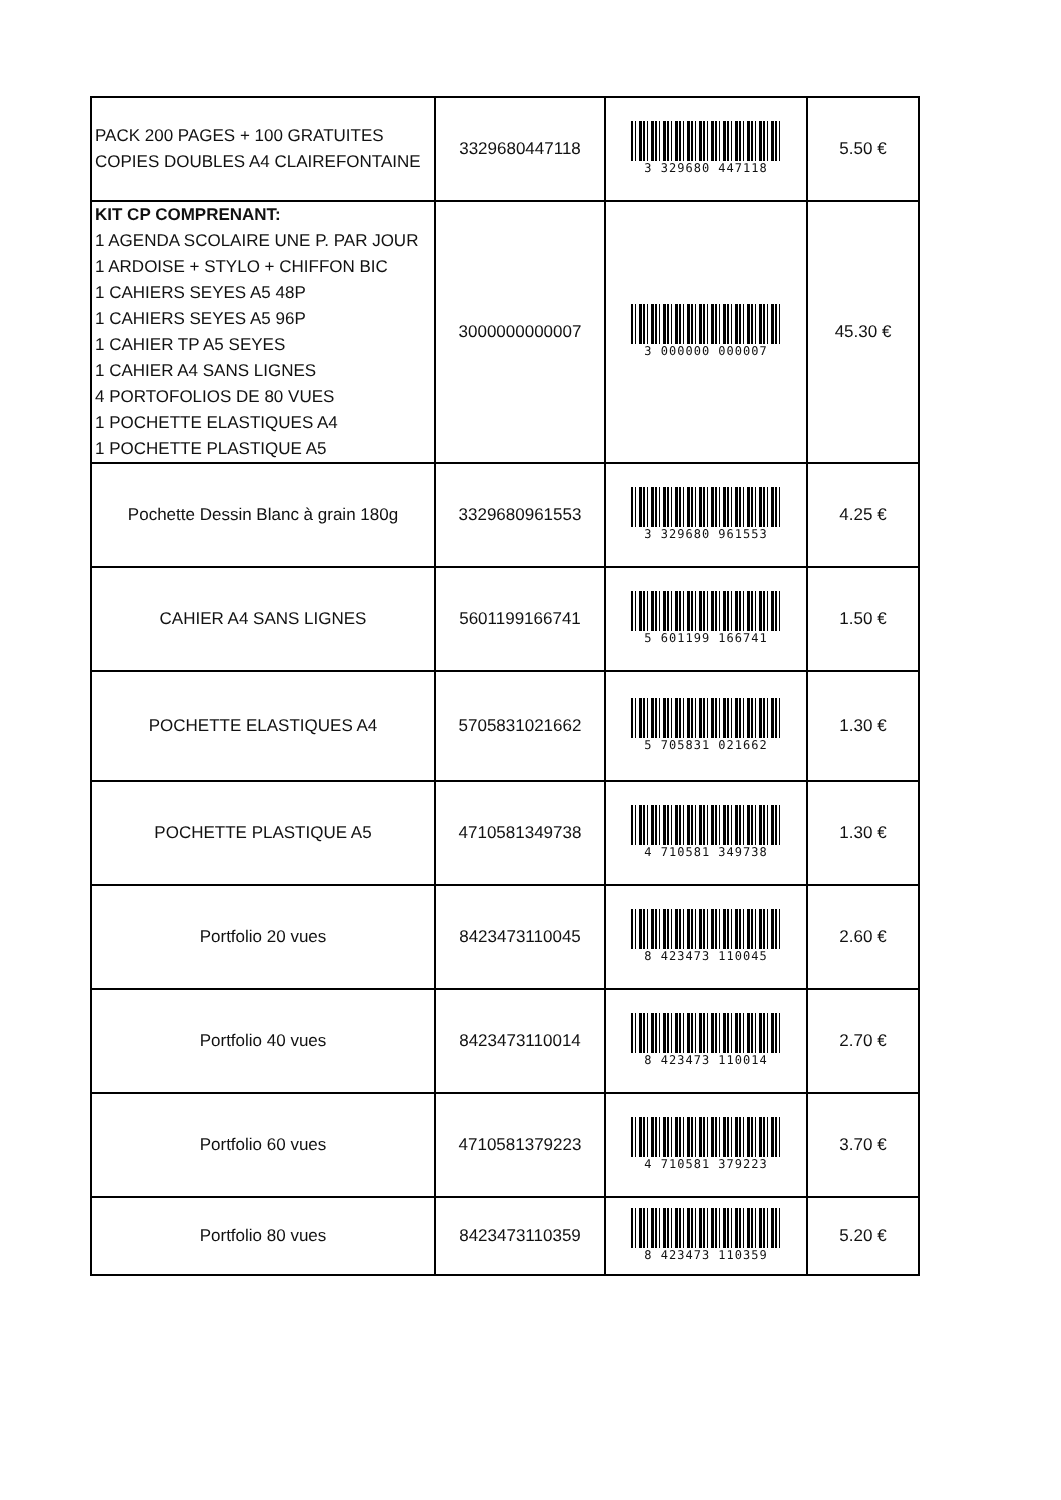| PACK 200 PAGES + 100 GRATUITES COPIES DOUBLES A4 CLAIREFONTAINE | 3329680447118 | 3 329680 447118 | 5.50 € |
| KIT CP COMPRENANT: 1 AGENDA SCOLAIRE UNE P. PAR JOUR 1 ARDOISE + STYLO + CHIFFON BIC 1 CAHIERS SEYES A5 48P 1 CAHIERS SEYES A5 96P 1 CAHIER TP A5 SEYES 1 CAHIER A4 SANS LIGNES 4 PORTOFOLIOS DE 80 VUES 1 POCHETTE ELASTIQUES A4 1 POCHETTE PLASTIQUE A5 | 3000000000007 | 3 000000 000007 | 45.30 € |
| Pochette Dessin Blanc à grain 180g | 3329680961553 | 3 329680 961553 | 4.25 € |
| CAHIER A4 SANS LIGNES | 5601199166741 | 5 601199 166741 | 1.50 € |
| POCHETTE ELASTIQUES A4 | 5705831021662 | 5 705831 021662 | 1.30 € |
| POCHETTE PLASTIQUE A5 | 4710581349738 | 4 710581 349738 | 1.30 € |
| Portfolio 20 vues | 8423473110045 | 8 423473 110045 | 2.60 € |
| Portfolio 40 vues | 8423473110014 | 8 423473 110014 | 2.70 € |
| Portfolio 60 vues | 4710581379223 | 4 710581 379223 | 3.70 € |
| Portfolio 80 vues | 8423473110359 | 8 423473 110359 | 5.20 € |